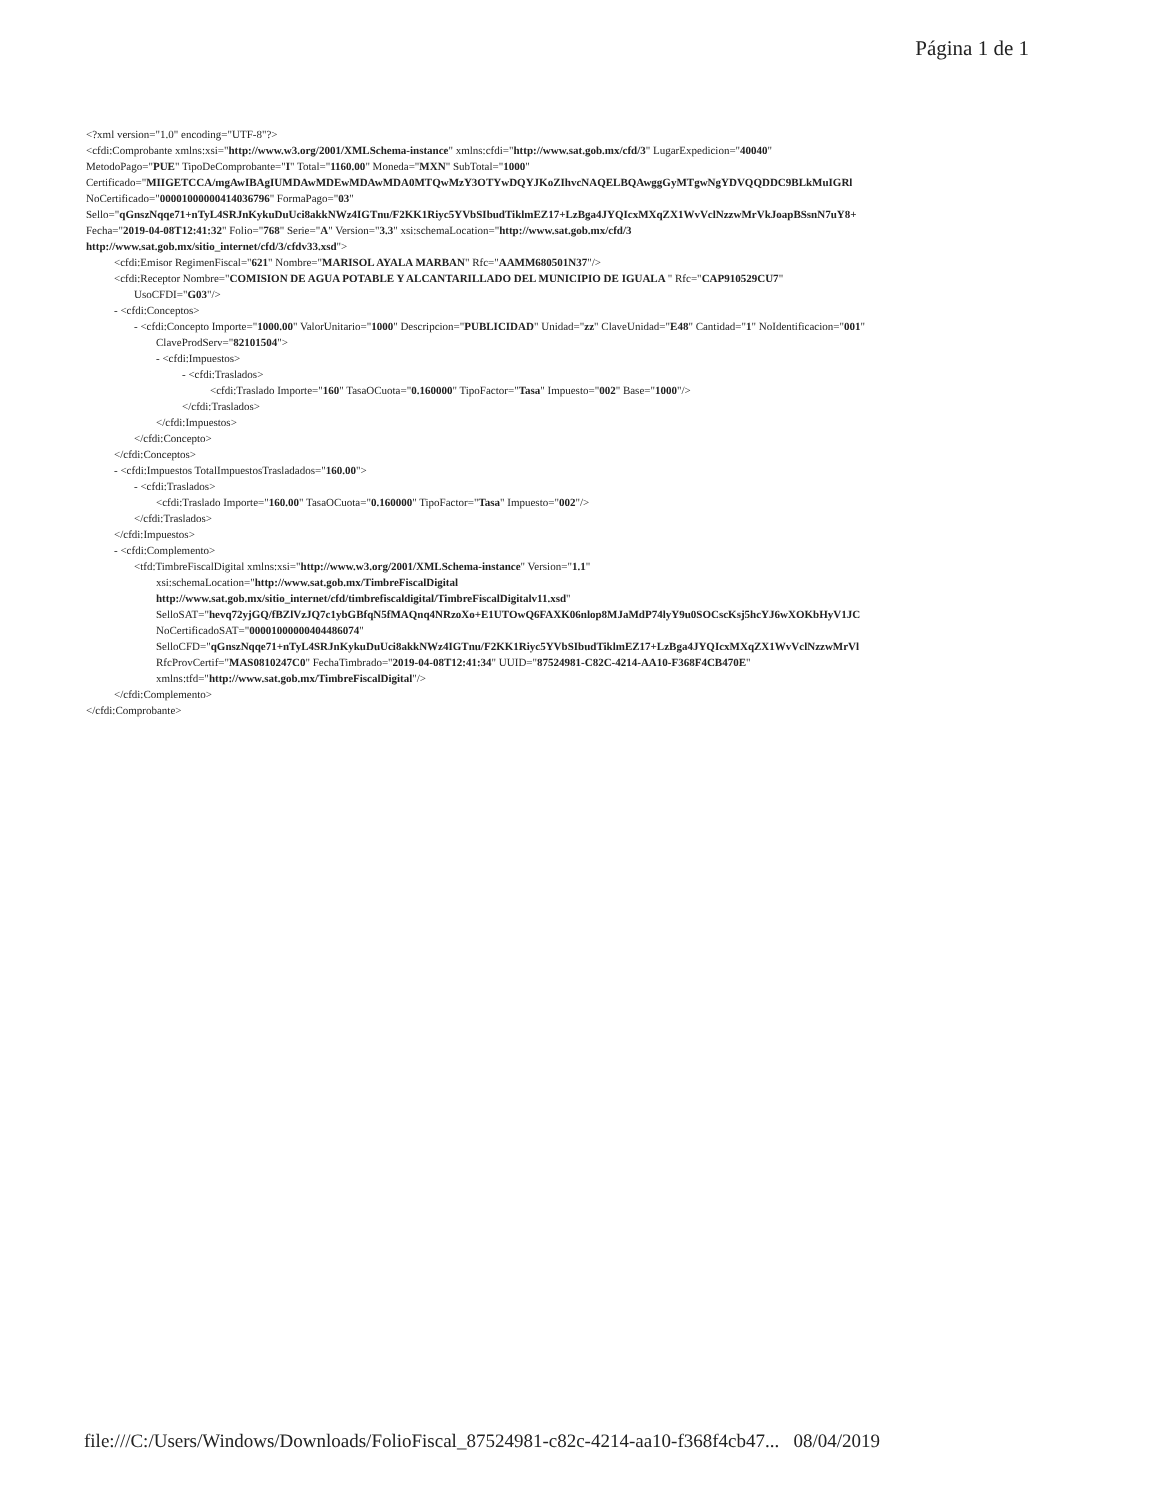Página 1 de 1
<?xml version="1.0" encoding="UTF-8"?>
<cfdi:Comprobante xmlns:xsi="http://www.w3.org/2001/XMLSchema-instance" xmlns:cfdi="http://www.sat.gob.mx/cfd/3" LugarExpedicion="40040"
MetodoPago="PUE" TipoDeComprobante="I" Total="1160.00" Moneda="MXN" SubTotal="1000"
Certificado="MIIGETCCA/mgAwIBAgIUMDAwMDEwMDAwMDA0MTQwMzY3OTYwDQYJKoZIhvcNAQELBQAwggGyMTgwNgYDVQQDDC9BLkMuIGRl
NoCertificado="00001000000414036796" FormaPago="03"
Sello="qGnszNqqe71+nTyL4SRJnKykuDuUci8akkNWz4IGTnu/F2KK1Riyc5YVbSIbudTiklmEZ17+LzBga4JYQIcxMXqZX1WvVclNzzwMrVkJoapBSsnN7uY8+
Fecha="2019-04-08T12:41:32" Folio="768" Serie="A" Version="3.3" xsi:schemaLocation="http://www.sat.gob.mx/cfd/3
http://www.sat.gob.mx/sitio_internet/cfd/3/cfdv33.xsd">
<cfdi:Emisor RegimenFiscal="621" Nombre="MARISOL AYALA MARBAN" Rfc="AAMM680501N37"/>
<cfdi:Receptor Nombre="COMISION DE AGUA POTABLE Y ALCANTARILLADO DEL MUNICIPIO DE IGUALA " Rfc="CAP910529CU7"
UsoCFDI="G03"/>
- <cfdi:Conceptos>
- <cfdi:Concepto Importe="1000.00" ValorUnitario="1000" Descripcion="PUBLICIDAD" Unidad="zz" ClaveUnidad="E48" Cantidad="1" NoIdentificacion="001"
ClaveProdServ="82101504">
- <cfdi:Impuestos>
- <cfdi:Traslados>
<cfdi:Traslado Importe="160" TasaOCuota="0.160000" TipoFactor="Tasa" Impuesto="002" Base="1000"/>
</cfdi:Traslados>
</cfdi:Impuestos>
</cfdi:Concepto>
</cfdi:Conceptos>
- <cfdi:Impuestos TotalImpuestosTrasladados="160.00">
- <cfdi:Traslados>
<cfdi:Traslado Importe="160.00" TasaOCuota="0.160000" TipoFactor="Tasa" Impuesto="002"/>
</cfdi:Traslados>
</cfdi:Impuestos>
- <cfdi:Complemento>
<tfd:TimbreFiscalDigital xmlns:xsi="http://www.w3.org/2001/XMLSchema-instance" Version="1.1"
xsi:schemaLocation="http://www.sat.gob.mx/TimbreFiscalDigital
http://www.sat.gob.mx/sitio_internet/cfd/timbrefiscaldigital/TimbreFiscalDigitalv11.xsd"
SelloSAT="hevq72yjGQ/fBZlVzJQ7c1ybGBfqN5fMAQnq4NRzoXo+E1UTOwQ6FAXK06nlop8MJaMdP74lyY9u0SOCscKsj5hcYJ6wXOKbHyV1JC
NoCertificadoSAT="00001000000404486074"
SelloCFD="qGnszNqqe71+nTyL4SRJnKykuDuUci8akkNWz4IGTnu/F2KK1Riyc5YVbSIbudTiklmEZ17+LzBga4JYQIcxMXqZX1WvVclNzzwMrVl
RfcProvCertif="MAS0810247C0" FechaTimbrado="2019-04-08T12:41:34" UUID="87524981-C82C-4214-AA10-F368F4CB470E"
xmlns:tfd="http://www.sat.gob.mx/TimbreFiscalDigital"/>
</cfdi:Complemento>
</cfdi:Comprobante>
file:///C:/Users/Windows/Downloads/FolioFiscal_87524981-c82c-4214-aa10-f368f4cb47... 08/04/2019